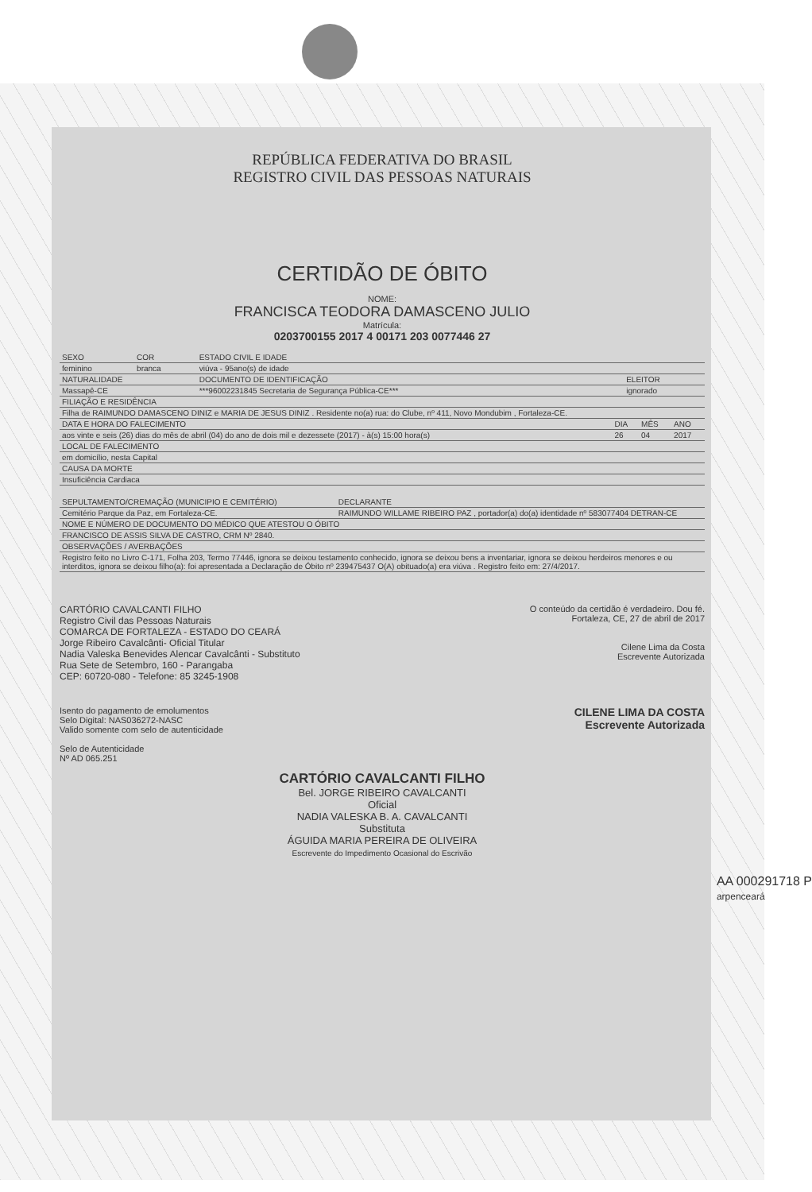REPÚBLICA FEDERATIVA DO BRASIL
REGISTRO CIVIL DAS PESSOAS NATURAIS
CERTIDÃO DE ÓBITO
NOME:
FRANCISCA TEODORA DAMASCENO JULIO
Matrícula:
0203700155 2017 4 00171 203 0077446 27
| SEXO | COR | ESTADO CIVIL E IDADE | |
| --- | --- | --- | --- |
| feminino | branca | viúva - 95ano(s) de idade | |
| NATURALIDADE | | DOCUMENTO DE IDENTIFICAÇÃO | ELEITOR |
| Massapê-CE | | ***96002231845 Secretaria de Segurança Pública-CE*** | ignorado |
| FILIAÇÃO E RESIDÊNCIA | | | |
| Filha de RAIMUNDO DAMASCENO DINIZ e MARIA DE JESUS DINIZ . Residente no(a) rua: do Clube, nº 411, Novo Mondubim , Fortaleza-CE. | | | |
| DATA E HORA DO FALECIMENTO | DIA | MÊS | ANO |
| --- | --- | --- | --- |
| aos vinte e seis (26) dias do mês de abril (04) do ano de dois mil e dezessete (2017) - à(s) 15:00 hora(s) | 26 | 04 | 2017 |
| LOCAL DE FALECIMENTO | | | |
| em domicílio, nesta Capital | | | |
| CAUSA DA MORTE | | | |
| Insuficiência Cardiaca | | | |
| SEPULTAMENTO/CREMAÇÃO (MUNICIPIO E CEMITÉRIO) | DECLARANTE |
| --- | --- |
| Cemitério Parque da Paz, em Fortaleza-CE. | RAIMUNDO WILLAME RIBEIRO PAZ , portador(a) do(a) identidade nº 583077404 DETRAN-CE |
| NOME E NÚMERO DE DOCUMENTO DO MÉDICO QUE ATESTOU O ÓBITO | |
| FRANCISCO DE ASSIS SILVA DE CASTRO, CRM Nº 2840. | |
| OBSERVAÇÕES / AVERBAÇÕES | |
| Registro feito no Livro C-171, Folha 203, Termo 77446, ignora se deixou testamento conhecido, ignora se deixou bens a inventariar, ignora se deixou herdeiros menores e ou interditos, ignora se deixou filho(a): foi apresentada a Declaração de Óbito nº 239475437 O(A) obituado(a) era viúva . Registro feito em: 27/4/2017. | |
CARTÓRIO CAVALCANTI FILHO
Registro Civil das Pessoas Naturais
COMARCA DE FORTALEZA - ESTADO DO CEARÁ
Jorge Ribeiro Cavalcânti- Oficial Titular
Nadia Valeska Benevides Alencar Cavalcânti - Substituto
Rua Sete de Setembro, 160 - Parangaba
CEP: 60720-080 - Telefone: 85 3245-1908
O conteúdo da certidão é verdadeiro. Dou fé.
Fortaleza, CE, 27 de abril de 2017
Cilene Lima da Costa
Escrevente Autorizada
Isento do pagamento de emolumentos
Selo Digital: NAS036272-NASC
Valido somente com selo de autenticidade
Selo de Autenticidade
Nº AD 065.251
CILENE LIMA DA COSTA
Escrevente Autorizada
CARTÓRIO CAVALCANTI FILHO
Bel. JORGE RIBEIRO CAVALCANTI
Oficial
NADIA VALESKA B. A. CAVALCANTI
Substituta
ÁGUIDA MARIA PEREIRA DE OLIVEIRA
Escrevente do Impedimento Ocasional do Escrivão
AA 000291718 P
arpenceará